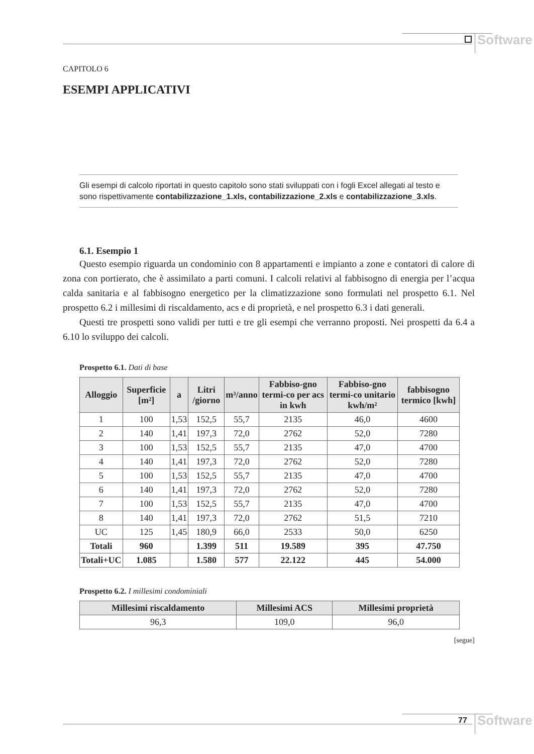Software
CAPITOLO 6
ESEMPI APPLICATIVI
Gli esempi di calcolo riportati in questo capitolo sono stati sviluppati con i fogli Excel allegati al testo e sono rispettivamente contabilizzazione_1.xls, contabilizzazione_2.xls e contabilizzazione_3.xls.
6.1. Esempio 1
Questo esempio riguarda un condominio con 8 appartamenti e impianto a zone e contatori di calore di zona con portierato, che è assimilato a parti comuni. I calcoli relativi al fabbisogno di energia per l’acqua calda sanitaria e al fabbisogno energetico per la climatizzazione sono formulati nel prospetto 6.1. Nel prospetto 6.2 i millesimi di riscaldamento, acs e di proprietà, e nel prospetto 6.3 i dati generali.
Questi tre prospetti sono validi per tutti e tre gli esempi che verranno proposti. Nei prospetti da 6.4 a 6.10 lo sviluppo dei calcoli.
Prospetto 6.1. Dati di base
| Alloggio | Superficie [m²] | a | Litri /giorno | m³/anno | Fabbiso-gno termi-co per acs in kwh | Fabbiso-gno termi-co unitario kwh/m² | fabbisogno termico [kwh] |
| --- | --- | --- | --- | --- | --- | --- | --- |
| 1 | 100 | 1,53 | 152,5 | 55,7 | 2135 | 46,0 | 4600 |
| 2 | 140 | 1,41 | 197,3 | 72,0 | 2762 | 52,0 | 7280 |
| 3 | 100 | 1,53 | 152,5 | 55,7 | 2135 | 47,0 | 4700 |
| 4 | 140 | 1,41 | 197,3 | 72,0 | 2762 | 52,0 | 7280 |
| 5 | 100 | 1,53 | 152,5 | 55,7 | 2135 | 47,0 | 4700 |
| 6 | 140 | 1,41 | 197,3 | 72,0 | 2762 | 52,0 | 7280 |
| 7 | 100 | 1,53 | 152,5 | 55,7 | 2135 | 47,0 | 4700 |
| 8 | 140 | 1,41 | 197,3 | 72,0 | 2762 | 51,5 | 7210 |
| UC | 125 | 1,45 | 180,9 | 66,0 | 2533 | 50,0 | 6250 |
| Totali | 960 | | 1.399 | 511 | 19.589 | 395 | 47.750 |
| Totali+UC | 1.085 | | 1.580 | 577 | 22.122 | 445 | 54.000 |
Prospetto 6.2. I millesimi condominiali
| Millesimi riscaldamento | Millesimi ACS | Millesimi proprietà |
| --- | --- | --- |
| 96,3 | 109,0 | 96,0 |
[segue]
77 Software